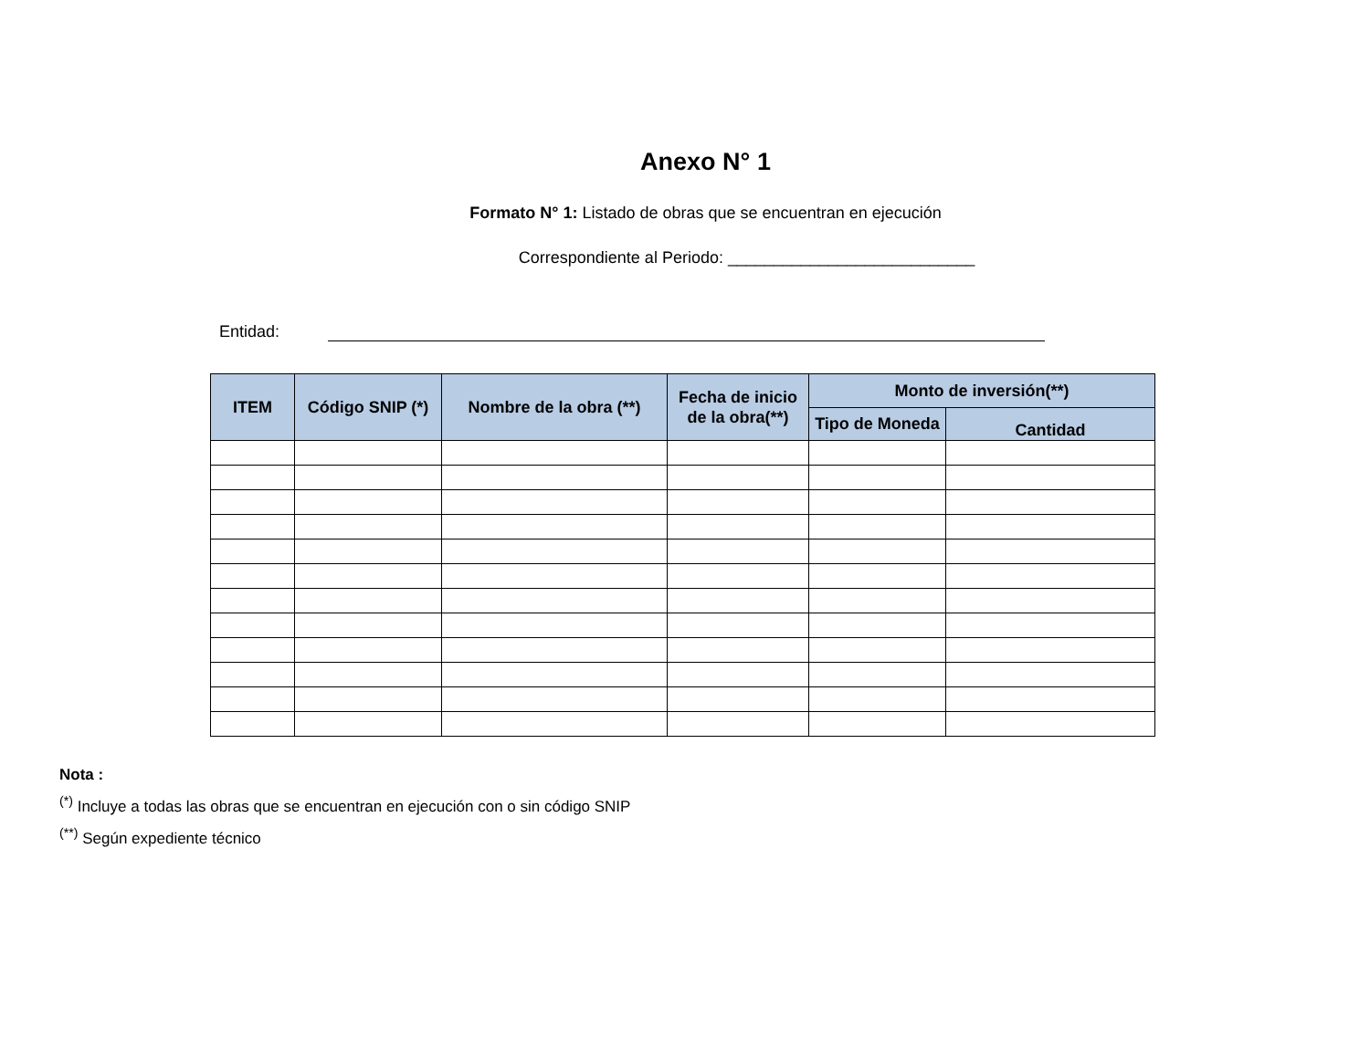Anexo N° 1
Formato N° 1: Listado de obras que se encuentran en ejecución
Correspondiente al Periodo: ___________________________
Entidad:
| ITEM | Código SNIP (*) | Nombre de la obra (**) | Fecha de inicio de la obra(**) | Monto de inversión(**) | |
| --- | --- | --- | --- | --- | --- |
| | | | | Tipo de Moneda | Cantidad |
Nota :
<sup>(*)</sup> Incluye a todas las obras que se encuentran en ejecución con o sin código SNIP
<sup>(**)</sup> Según expediente técnico